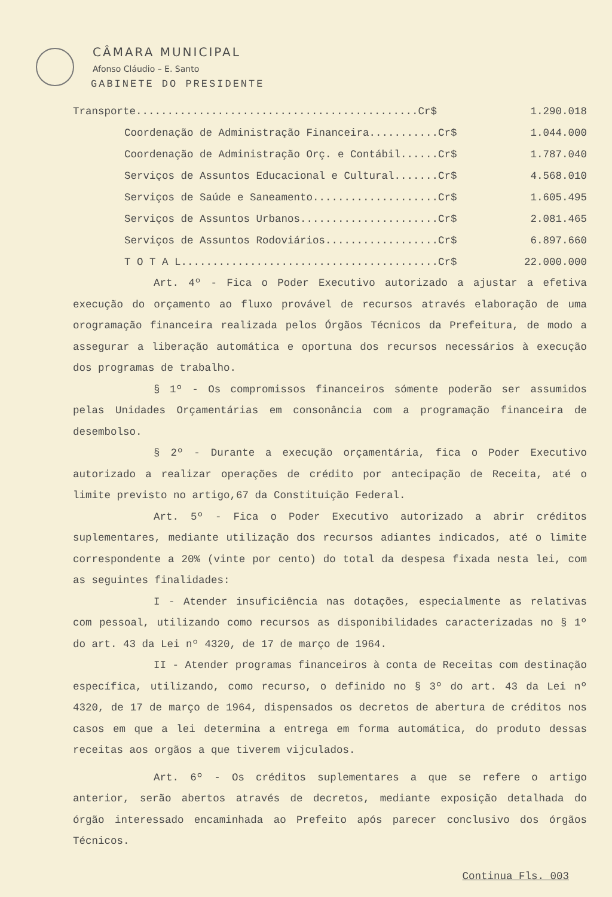CÂMARA MUNICIPAL
Afonso Cláudio – E. Santo
GABINETE DO PRESIDENTE
| Transporte.............................................Cr$ | 1.290.018 |
| Coordenação de Administração Financeira...........Cr$ | 1.044.000 |
| Coordenação de Administração Orç. e Contábil......Cr$ | 1.787.040 |
| Serviços de Assuntos Educacional e Cultural.......Cr$ | 4.568.010 |
| Serviços de Saúde e Saneamento....................Cr$ | 1.605.495 |
| Serviços de Assuntos Urbanos......................Cr$ | 2.081.465 |
| Serviços de Assuntos Rodoviários..................Cr$ | 6.897.660 |
| T O T A L.........................................Cr$ | 22.000.000 |
Art. 4º - Fica o Poder Executivo autorizado a ajustar a efetiva execução do orçamento ao fluxo provável de recursos através elaboração de uma orogramação financeira realizada pelos Órgãos Técnicos da Prefeitura, de modo a assegurar a liberação automática e oportuna dos recursos necessários à execução dos programas de trabalho.
§ 1º - Os compromissos financeiros sómente poderão ser assumidos pelas Unidades Orçamentárias em consonância com a programação financeira de desembolso.
§ 2º - Durante a execução orçamentária, fica o Poder Executivo autorizado a realizar operações de crédito por antecipação de Receita, até o limite previsto no artigo,67 da Constituição Federal.
Art. 5º - Fica o Poder Executivo autorizado a abrir créditos suplementares, mediante utilização dos recursos adiantes indicados, até o limite correspondente a 20% (vinte por cento) do total da despesa fixada nesta lei, com as seguintes finalidades:
I - Atender insuficiência nas dotações, especialmente as relativas com pessoal, utilizando como recursos as disponibilidades caracterizadas no § 1º do art. 43 da Lei nº 4320, de 17 de março de 1964.
II - Atender programas financeiros à conta de Receitas com destinação específica, utilizando, como recurso, o definido no § 3º do art. 43 da Lei nº 4320, de 17 de março de 1964, dispensados os decretos de abertura de créditos nos casos em que a lei determina a entrega em forma automática, do produto dessas receitas aos orgãos a que tiverem vijculados.
Art. 6º - Os créditos suplementares a que se refere o artigo anterior, serão abertos através de decretos, mediante exposição detalhada do órgão interessado encaminhada ao Prefeito após parecer conclusivo dos órgãos Técnicos.
Continua Fls. 003